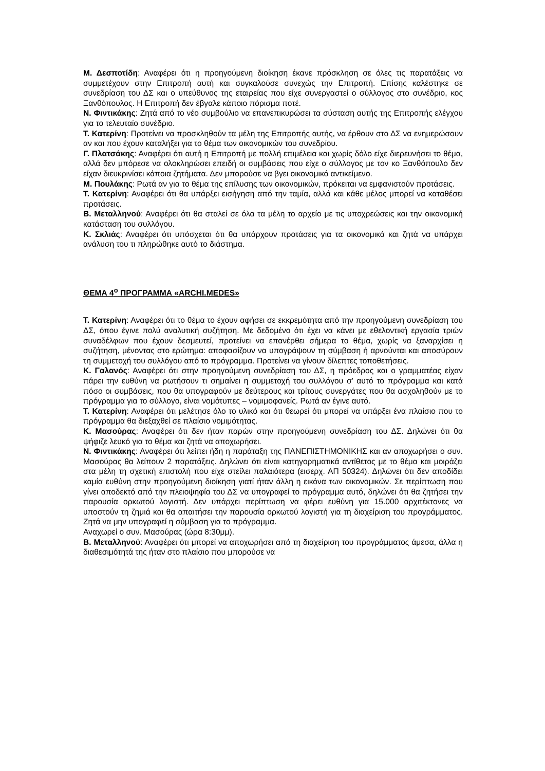Μ. Δεσποτίδη: Αναφέρει ότι η προηγούμενη διοίκηση έκανε πρόσκληση σε όλες τις παρατάξεις να συμμετέχουν στην Επιτροπή αυτή και συγκαλούσε συνεχώς την Επιτροπή. Επίσης καλέστηκε σε συνεδρίαση του ΔΣ και ο υπεύθυνος της εταιρείας που είχε συνεργαστεί ο σύλλογος στο συνέδριο, κος Ξανθόπουλος. Η Επιτροπή δεν έβγαλε κάποιο πόρισμα ποτέ.
Ν. Φιντικάκης: Ζητά από το νέο συμβούλιο να επανεπικυρώσει τα σύσταση αυτής της Επιτροπής ελέγχου για το τελευταίο συνέδριο.
Τ. Κατερίνη: Προτείνει να προσκληθούν τα μέλη της Επιτροπής αυτής, να έρθουν στο ΔΣ να ενημερώσουν αν και που έχουν καταλήξει για το θέμα των οικονομικών του συνεδρίου.
Γ. Πλατσάκης: Αναφέρει ότι αυτή η Επιτροπή με πολλή επιμέλεια και χωρίς δόλο είχε διερευνήσει το θέμα, αλλά δεν μπόρεσε να ολοκληρώσει επειδή οι συμβάσεις που είχε ο σύλλογος με τον κο Ξανθόπουλο δεν είχαν διευκρινίσει κάποια ζητήματα. Δεν μπορούσε να βγει οικονομικό αντικείμενο.
Μ. Πουλάκης: Ρωτά αν για το θέμα της επίλυσης των οικονομικών, πρόκειται να εμφανιστούν προτάσεις.
Τ. Κατερίνη: Αναφέρει ότι θα υπάρξει εισήγηση από την ταμία, αλλά και κάθε μέλος μπορεί να καταθέσει προτάσεις.
Β. Μεταλληνού: Αναφέρει ότι θα σταλεί σε όλα τα μέλη το αρχείο με τις υποχρεώσεις και την οικονομική κατάσταση του συλλόγου.
Κ. Σκλιάς: Αναφέρει ότι υπόσχεται ότι θα υπάρχουν προτάσεις για τα οικονομικά και ζητά να υπάρχει ανάλυση του τι πληρώθηκε αυτό το διάστημα.
ΘΕΜΑ 4<sup>ο</sup> ΠΡΟΓΡΑΜΜΑ «ARCHI.MEDES»
Τ. Κατερίνη: Αναφέρει ότι το θέμα το έχουν αφήσει σε εκκρεμότητα από την προηγούμενη συνεδρίαση του ΔΣ, όπου έγινε πολύ αναλυτική συζήτηση. Με δεδομένο ότι έχει να κάνει με εθελοντική εργασία τριών συναδέλφων που έχουν δεσμευτεί, προτείνει να επανέρθει σήμερα το θέμα, χωρίς να ξαναρχίσει η συζήτηση, μένοντας στο ερώτημα: αποφασίζουν να υπογράψουν τη σύμβαση ή αρνούνται και αποσύρουν τη συμμετοχή του συλλόγου από το πρόγραμμα. Προτείνει να γίνουν δίλεπτες τοποθετήσεις.
Κ. Γαλανός: Αναφέρει ότι στην προηγούμενη συνεδρίαση του ΔΣ, η πρόεδρος και ο γραμματέας είχαν πάρει την ευθύνη να ρωτήσουν τι σημαίνει η συμμετοχή του συλλόγου σ’ αυτό το πρόγραμμα και κατά πόσο οι συμβάσεις, που θα υπογραφούν με δεύτερους και τρίτους συνεργάτες που θα ασχοληθούν με το πρόγραμμα για το σύλλογο, είναι νομότυπες – νομιμοφανείς. Ρωτά αν έγινε αυτό.
Τ. Κατερίνη: Αναφέρει ότι μελέτησε όλο το υλικό και ότι θεωρεί ότι μπορεί να υπάρξει ένα πλαίσιο που το πρόγραμμα θα διεξαχθεί σε πλαίσιο νομιμότητας.
Κ. Μασούρας: Αναφέρει ότι δεν ήταν παρών στην προηγούμενη συνεδρίαση του ΔΣ. Δηλώνει ότι θα ψήφιζε λευκό για το θέμα και ζητά να αποχωρήσει.
Ν. Φιντικάκης: Αναφέρει ότι λείπει ήδη η παράταξη της ΠΑΝΕΠΙΣΤΗΜΟΝΙΚΗΣ και αν αποχωρήσει ο συν. Μασούρας θα λείπουν 2 παρατάξεις. Δηλώνει ότι είναι κατηγορηματικά αντίθετος με το θέμα και μοιράζει στα μέλη τη σχετική επιστολή που είχε στείλει παλαιότερα (εισερχ. ΑΠ 50324). Δηλώνει ότι δεν αποδίδει καμία ευθύνη στην προηγούμενη διοίκηση γιατί ήταν άλλη η εικόνα των οικονομικών. Σε περίπτωση που γίνει αποδεκτό από την πλειοψηφία του ΔΣ να υπογραφεί το πρόγραμμα αυτό, δηλώνει ότι θα ζητήσει την παρουσία ορκωτού λογιστή. Δεν υπάρχει περίπτωση να φέρει ευθύνη για 15.000 αρχιτέκτονες να υποστούν τη ζημιά και θα απαιτήσει την παρουσία ορκωτού λογιστή για τη διαχείριση του προγράμματος. Ζητά να μην υπογραφεί η σύμβαση για το πρόγραμμα.
Αναχωρεί ο συν. Μασούρας (ώρα 8:30μμ).
Β. Μεταλληνού: Αναφέρει ότι μπορεί να αποχωρήσει από τη διαχείριση του προγράμματος άμεσα, άλλα η διαθεσιμότητά της ήταν στο πλαίσιο που μπορούσε να